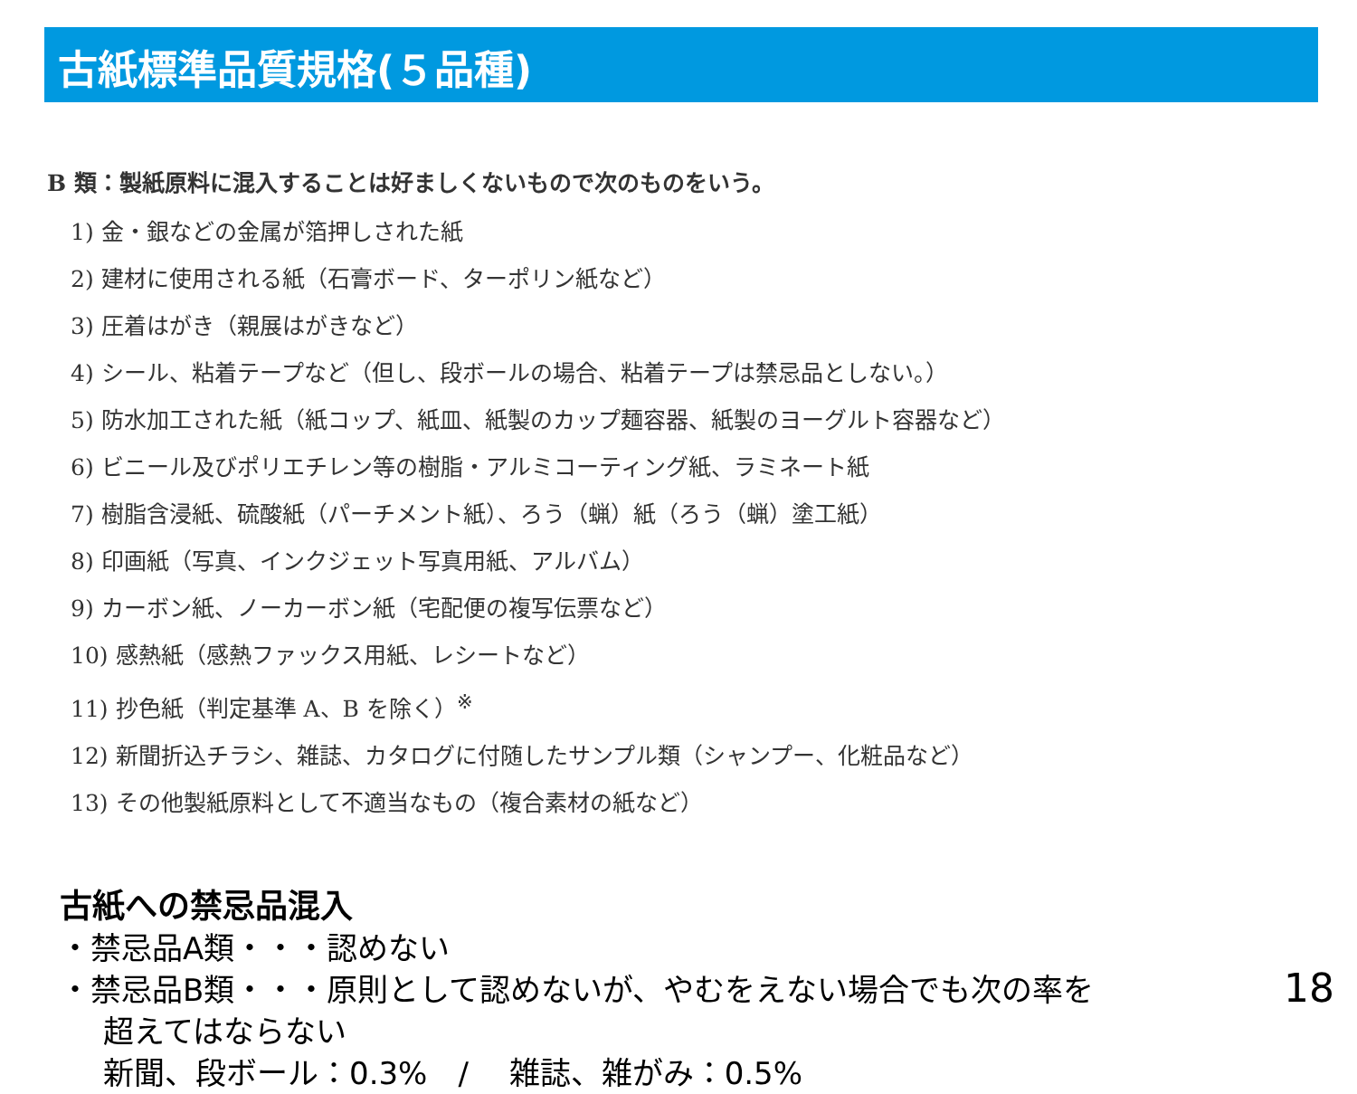古紙標準品質規格(５品種)
B 類：製紙原料に混入することは好ましくないもので次のものをいう。
1) 金・銀などの金属が箔押しされた紙
2) 建材に使用される紙（石膏ボード、ターポリン紙など）
3) 圧着はがき（親展はがきなど）
4) シール、粘着テープなど（但し、段ボールの場合、粘着テープは禁忌品としない。）
5) 防水加工された紙（紙コップ、紙皿、紙製のカップ麺容器、紙製のヨーグルト容器など）
6) ビニール及びポリエチレン等の樹脂・アルミコーティング紙、ラミネート紙
7) 樹脂含浸紙、硫酸紙（パーチメント紙）、ろう（蝋）紙（ろう（蝋）塗工紙）
8) 印画紙（写真、インクジェット写真用紙、アルバム）
9) カーボン紙、ノーカーボン紙（宅配便の複写伝票など）
10) 感熱紙（感熱ファックス用紙、レシートなど）
11) 抄色紙（判定基準 A、B を除く）<sup>※</sup>
12) 新聞折込チラシ、雑誌、カタログに付随したサンプル類（シャンプー、化粧品など）
13) その他製紙原料として不適当なもの（複合素材の紙など）
古紙への禁忌品混入
・禁忌品A類・・・認めない
・禁忌品B類・・・原則として認めないが、やむをえない場合でも次の率を
超えてはならない
新聞、段ボール：0.3%　/　 雑誌、雑がみ：0.5%
18